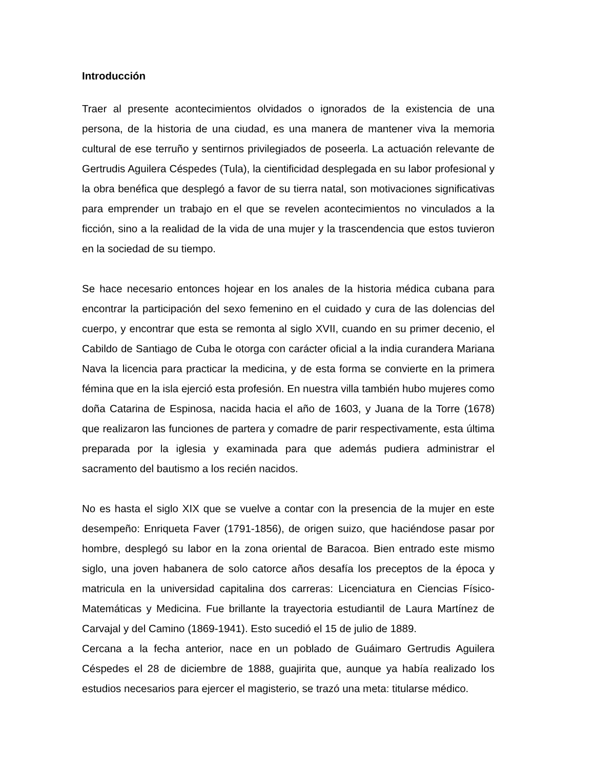Introducción
Traer al presente acontecimientos olvidados o ignorados de la existencia de una persona, de la historia de una ciudad, es una manera de mantener viva la memoria cultural de ese terruño y sentirnos privilegiados de poseerla. La actuación relevante de Gertrudis Aguilera Céspedes (Tula), la cientificidad desplegada en su labor profesional y la obra benéfica que desplegó a favor de su tierra natal, son motivaciones significativas para emprender un trabajo en el que se revelen acontecimientos no vinculados a la ficción, sino a la realidad de la vida de una mujer y la trascendencia que estos tuvieron en la sociedad de su tiempo.
Se hace necesario entonces hojear en los anales de la historia médica cubana para encontrar la participación del sexo femenino en el cuidado y cura de las dolencias del cuerpo, y encontrar que esta se remonta al siglo XVII, cuando en su primer decenio, el Cabildo de Santiago de Cuba le otorga con carácter oficial a la india curandera Mariana Nava la licencia para practicar la medicina, y de esta forma se convierte en la primera fémina que en la isla ejerció esta profesión. En nuestra villa también hubo mujeres como doña Catarina de Espinosa, nacida hacia el año de 1603, y Juana de la Torre (1678) que realizaron las funciones de partera y comadre de parir respectivamente, esta última preparada por la iglesia y examinada para que además pudiera administrar el sacramento del bautismo a los recién nacidos.
No es hasta el siglo XIX que se vuelve a contar con la presencia de la mujer en este desempeño: Enriqueta Faver (1791-1856), de origen suizo, que haciéndose pasar por hombre, desplegó su labor en la zona oriental de Baracoa. Bien entrado este mismo siglo, una joven habanera de solo catorce años desafía los preceptos de la época y matricula en la universidad capitalina dos carreras: Licenciatura en Ciencias Físico-Matemáticas y Medicina. Fue brillante la trayectoria estudiantil de Laura Martínez de Carvajal y del Camino (1869-1941). Esto sucedió el 15 de julio de 1889.
Cercana a la fecha anterior, nace en un poblado de Guáimaro Gertrudis Aguilera Céspedes el 28 de diciembre de 1888, guajirita que, aunque ya había realizado los estudios necesarios para ejercer el magisterio, se trazó una meta: titularse médico.